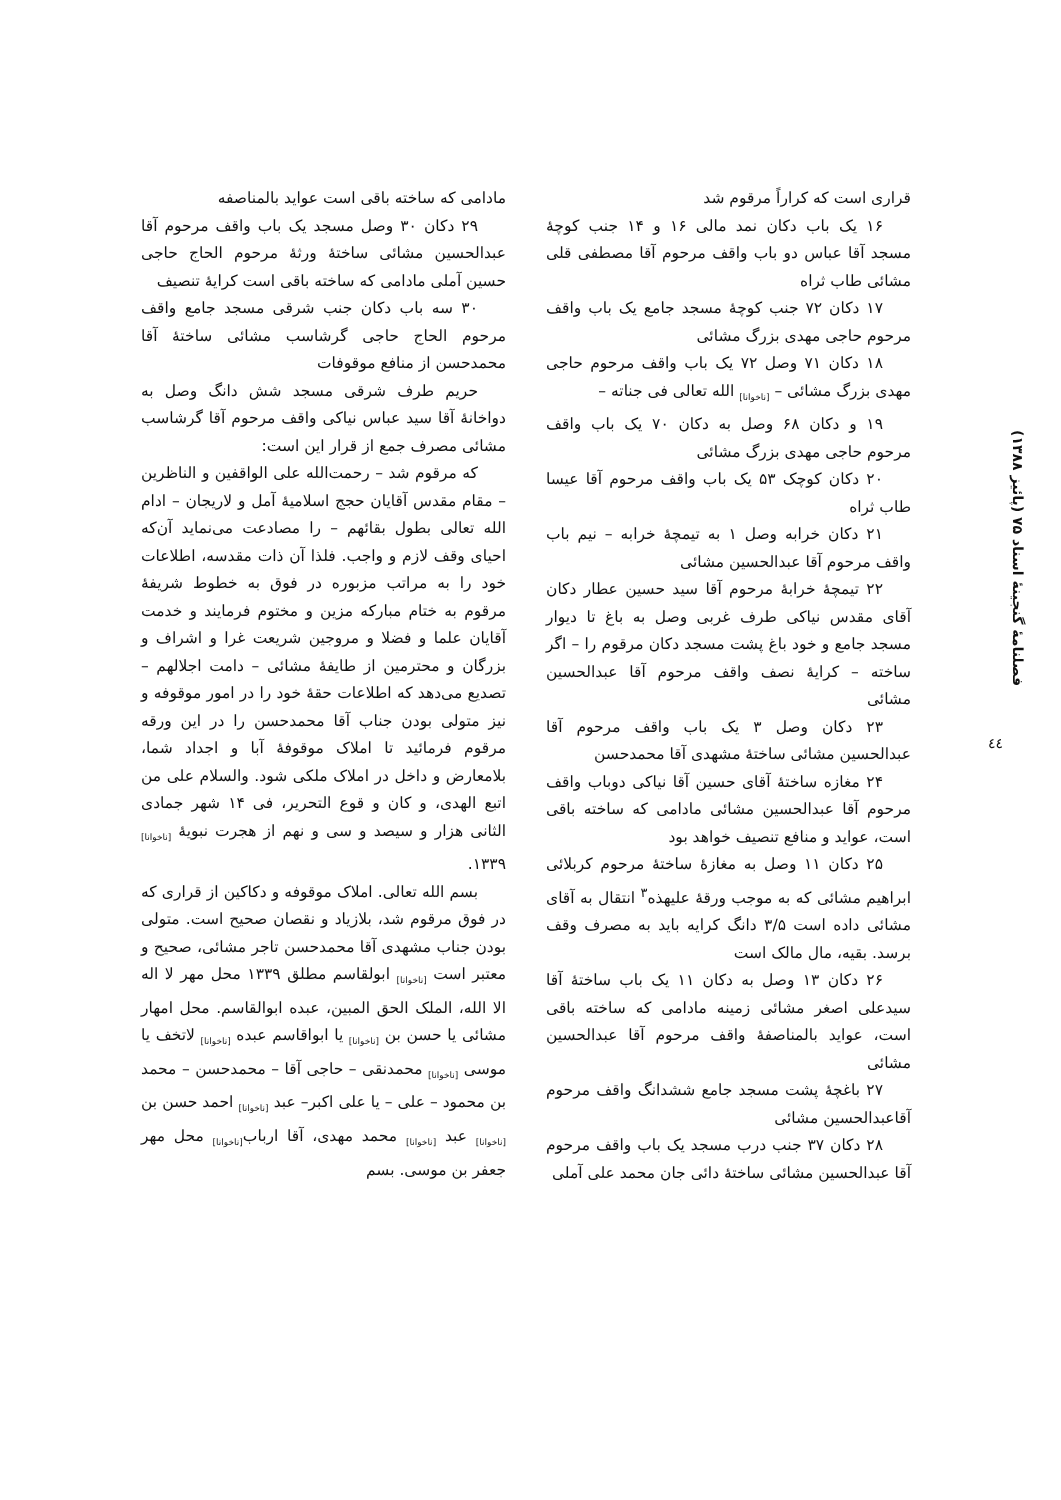فصلنامهٔ گنجینهٔ اسناد ۷۵ (پائیز ۱۳۸۸)
٤٤
قراری است که کراراً مرقوم شد
۱۶ یک باب دکان نمد مالی ۱۶ و ۱۴ جنب کوچهٔ مسجد آقا عباس دو باب واقف مرحوم آقا مصطفی قلی مشائی طاب ثراه
۱۷ دکان ۷۲ جنب کوچهٔ مسجد جامع یک باب واقف مرحوم حاجی مهدی بزرگ مشائی
۱۸ دکان ۷۱ وصل ۷۲ یک باب واقف مرحوم حاجی مهدی بزرگ مشائی – <sub>[ناخوانا]</sub> الله تعالی فی جناته –
۱۹ و دکان ۶۸ وصل به دکان ۷۰ یک باب واقف مرحوم حاجی مهدی بزرگ مشائی
۲۰ دکان کوچک ۵۳ یک باب واقف مرحوم آقا عیسا طاب ثراه
۲۱ دکان خرابه وصل ۱ به تیمچهٔ خرابه – نیم باب واقف مرحوم آقا عبدالحسین مشائی
۲۲ تیمچهٔ خرابهٔ مرحوم آقا سید حسین عطار دکان آقای مقدس نیاکی طرف غربی وصل به باغ تا دیوار مسجد جامع و خود باغ پشت مسجد دکان مرقوم را – اگر ساخته – کرایهٔ نصف واقف مرحوم آقا عبدالحسین مشائی
۲۳ دکان وصل ۳ یک باب واقف مرحوم آقا عبدالحسین مشائی ساختهٔ مشهدی آقا محمدحسن
۲۴ مغازه ساختهٔ آقای حسین آقا نیاکی دوباب واقف مرحوم آقا عبدالحسین مشائی مادامی که ساخته باقی است، عواید و منافع تنصیف خواهد بود
۲۵ دکان ۱۱ وصل به مغازهٔ ساختهٔ مرحوم کربلائی ابراهیم مشائی که به موجب ورقهٔ علیهذه<sup>۳</sup> انتقال به آقای مشائی داده است ۳/۵ دانگ کرایه باید به مصرف وقف برسد. بقیه، مال مالک است
۲۶ دکان ۱۳ وصل به دکان ۱۱ یک باب ساختهٔ آقا سیدعلی اصغر مشائی زمینه مادامی که ساخته باقی است، عواید بالمناصفهٔ واقف مرحوم آقا عبدالحسین مشائی
۲۷ باغچهٔ پشت مسجد جامع ششدانگ واقف مرحوم آقاعبدالحسین مشائی
۲۸ دکان ۳۷ جنب درب مسجد یک باب واقف مرحوم آقا عبدالحسین مشائی ساختهٔ دائی جان محمد علی آملی
مادامی که ساخته باقی است عواید بالمناصفه
۲۹ دکان ۳۰ وصل مسجد یک باب واقف مرحوم آقا عبدالحسین مشائی ساختهٔ ورثهٔ مرحوم الحاج حاجی حسین آملی مادامی که ساخته باقی است کرایهٔ تنصیف
۳۰ سه باب دکان جنب شرقی مسجد جامع واقف مرحوم الحاج حاجی گرشاسب مشائی ساختهٔ آقا محمدحسن از منافع موقوفات
حریم طرف شرقی مسجد شش دانگ وصل به دواخانهٔ آقا سید عباس نیاکی واقف مرحوم آقا گرشاسب مشائی مصرف جمع از قرار این است:
که مرقوم شد – رحمت‌الله علی الواقفین و الناظرین – مقام مقدس آقایان حجج اسلامیهٔ آمل و لاریجان – ادام الله تعالی بطول بقائهم – را مصادعت می‌نماید آن‌که احیای وقف لازم و واجب. فلذا آن ذات مقدسه، اطلاعات خود را به مراتب مزبوره در فوق به خطوط شریفهٔ مرقوم به ختام مبارکه مزین و مختوم فرمایند و خدمت آقایان علما و فضلا و مروجین شریعت غرا و اشراف و بزرگان و محترمین از طایفهٔ مشائی – دامت اجلالهم – تصدیع می‌دهد که اطلاعات حقهٔ خود را در امور موقوفه و نیز متولی بودن جناب آقا محمدحسن را در این ورقه مرقوم فرمائید تا املاک موقوفهٔ آبا و اجداد شما، بلامعارض و داخل در املاک ملکی شود. والسلام علی من اتبع الهدی، و کان و قوع التحریر، فی ۱۴ شهر جمادی الثانی هزار و سیصد و سی و نهم از هجرت نبویهٔ <sub>[ناخوانا]</sub> ۱۳۳۹.
بسم الله تعالی. املاک موقوفه و دکاکین از قراری که در فوق مرقوم شد، بلازیاد و نقصان صحیح است. متولی بودن جناب مشهدی آقا محمدحسن تاجر مشائی، صحیح و معتبر است <sub>[ناخوانا]</sub> ابولقاسم مطلق ۱۳۳۹ محل مهر لا اله الا الله، الملک الحق المبین، عبده ابوالقاسم. محل امهار مشائی یا حسن بن <sub>[ناخوانا]</sub> یا ابواقاسم عبده <sub>[ناخوانا]</sub> لاتخف یا موسی <sub>[ناخوانا]</sub> محمدنقی – حاجی آقا – محمدحسن – محمد بن محمود – علی – یا علی اکبر– عبد <sub>[ناخوانا]</sub> احمد حسن بن <sub>[ناخوانا]</sub> عبد <sub>[ناخوانا]</sub> محمد مهدی، آقا ارباب<sub>[ناخوانا]</sub> محل مهر جعفر بن موسی. بسم